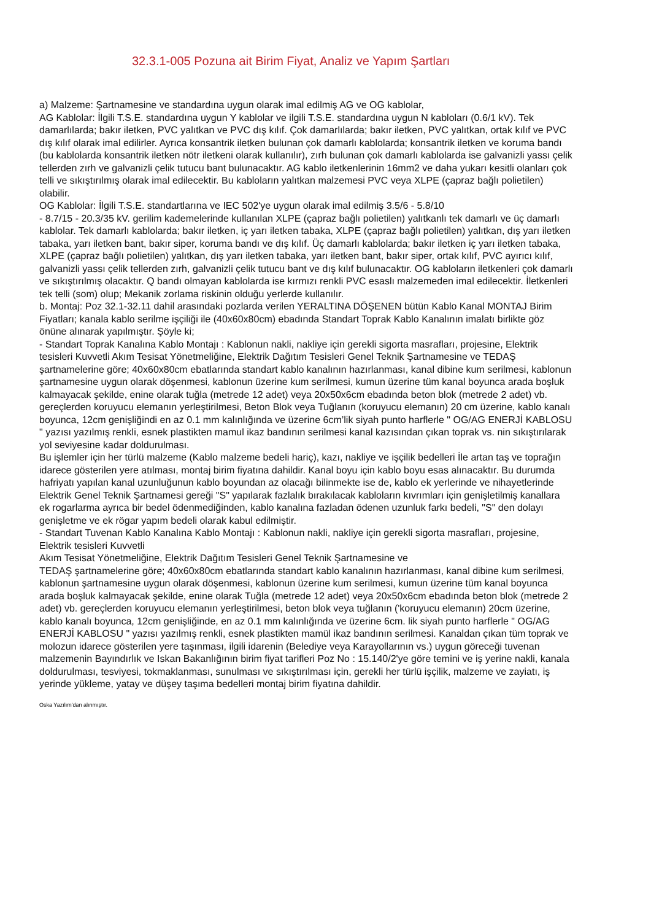32.3.1-005 Pozuna ait Birim Fiyat, Analiz ve Yapım Şartları
a) Malzeme: Şartnamesine ve standardına uygun olarak imal edilmiş AG ve OG kablolar,
AG Kablolar: İlgili T.S.E. standardına uygun Y kablolar ve ilgili T.S.E. standardına uygun N kabloları (0.6/1 kV). Tek damarlılarda; bakır iletken, PVC yalıtkan ve PVC dış kılıf. Çok damarlılarda; bakır iletken, PVC yalıtkan, ortak kılıf ve PVC dış kılıf olarak imal edilirler. Ayrıca konsantrik iletken bulunan çok damarlı kablolarda; konsantrik iletken ve koruma bandı (bu kablolarda konsantrik iletken nötr iletkeni olarak kullanılır), zırh bulunan çok damarlı kablolarda ise galvanizli yassı çelik tellerden zırh ve galvanizli çelik tutucu bant bulunacaktır. AG kablo iletkenlerinin 16mm2 ve daha yukarı kesitli olanları çok telli ve sıkıştırılmış olarak imal edilecektir. Bu kabloların yalıtkan malzemesi PVC veya XLPE (çapraz bağlı polietilen) olabilir.
OG Kablolar: İlgili T.S.E. standartlarına ve IEC 502'ye uygun olarak imal edilmiş 3.5/6 - 5.8/10
- 8.7/15 - 20.3/35 kV. gerilim kademelerinde kullanılan XLPE (çapraz bağlı polietilen) yalıtkanlı tek damarlı ve üç damarlı kablolar. Tek damarlı kablolarda; bakır iletken, iç yarı iletken tabaka, XLPE (çapraz bağlı polietilen) yalıtkan, dış yarı iletken tabaka, yarı iletken bant, bakır siper, koruma bandı ve dış kılıf. Üç damarlı kablolarda; bakır iletken iç yarı iletken tabaka, XLPE (çapraz bağlı polietilen) yalıtkan, dış yarı iletken tabaka, yarı iletken bant, bakır siper, ortak kılıf, PVC ayırıcı kılıf, galvanizli yassı çelik tellerden zırh, galvanizli çelik tutucu bant ve dış kılıf bulunacaktır. OG kabloların iletkenleri çok damarlı ve sıkıştırılmış olacaktır. Q bandı olmayan kablolarda ise kırmızı renkli PVC esaslı malzemeden imal edilecektir. İletkenleri tek telli (som) olup; Mekanik zorlama riskinin olduğu yerlerde kullanılır.
b. Montaj: Poz 32.1-32.11 dahil arasındaki pozlarda verilen YERALTINA DÖŞENEN bütün Kablo Kanal MONTAJ Birim Fiyatları; kanala kablo serilme işçiliği ile (40x60x80cm) ebadında Standart Toprak Kablo Kanalının imalatı birlikte göz önüne alınarak yapılmıştır. Şöyle ki;
- Standart Toprak Kanalına Kablo Montajı : Kablonun nakli, nakliye için gerekli sigorta masrafları, projesine, Elektrik tesisleri Kuvvetli Akım Tesisat Yönetmeliğine, Elektrik Dağıtım Tesisleri Genel Teknik Şartnamesine ve TEDAŞ şartnamelerine göre; 40x60x80cm ebatlarında standart kablo kanalının hazırlanması, kanal dibine kum serilmesi, kablonun şartnamesine uygun olarak döşenmesi, kablonun üzerine kum serilmesi, kumun üzerine tüm kanal boyunca arada boşluk kalmayacak şekilde, enine olarak tuğla (metrede 12 adet) veya 20x50x6cm ebadında beton blok (metrede 2 adet) vb. gereçlerden koruyucu elemanın yerleştirilmesi, Beton Blok veya Tuğlanın (koruyucu elemanın) 20 cm üzerine, kablo kanalı boyunca, 12cm genişliğindi en az 0.1 mm kalınlığında ve üzerine 6cm’lik siyah punto harflerle " OG/AG ENERJİ KABLOSU " yazısı yazılmış renkli, esnek plastikten mamul ikaz bandının serilmesi kanal kazısından çıkan toprak vs. nin sıkıştırılarak yol seviyesine kadar doldurulması.
Bu işlemler için her türlü malzeme (Kablo malzeme bedeli hariç), kazı, nakliye ve işçilik bedelleri İle artan taş ve toprağın idarece gösterilen yere atılması, montaj birim fiyatına dahildir. Kanal boyu için kablo boyu esas alınacaktır. Bu durumda hafriyatı yapılan kanal uzunluğunun kablo boyundan az olacağı bilinmekte ise de, kablo ek yerlerinde ve nihayetlerinde Elektrik Genel Teknik Şartnamesi gereği "S" yapılarak fazlalık bırakılacak kabloların kıvrımları için genişletilmiş kanallara ek rogarlarma ayrıca bir bedel ödenmediğinden, kablo kanalına fazladan ödenen uzunluk farkı bedeli, "S" den dolayı genişletme ve ek rögar yapım bedeli olarak kabul edilmiştir.
- Standart Tuvenan Kablo Kanalına Kablo Montajı : Kablonun nakli, nakliye için gerekli sigorta masrafları, projesine, Elektrik tesisleri Kuvvetli
Akım Tesisat Yönetmeliğine, Elektrik Dağıtım Tesisleri Genel Teknik Şartnamesine ve
TEDAŞ şartnamelerine göre; 40x60x80cm ebatlarında standart kablo kanalının hazırlanması, kanal dibine kum serilmesi, kablonun şartnamesine uygun olarak döşenmesi, kablonun üzerine kum serilmesi, kumun üzerine tüm kanal boyunca arada boşluk kalmayacak şekilde, enine olarak Tuğla (metrede 12 adet) veya 20x50x6cm ebadında beton blok (metrede 2 adet) vb. gereçlerden koruyucu elemanın yerleştirilmesi, beton blok veya tuğlanın ('koruyucu elemanın) 20cm üzerine, kablo kanalı boyunca, 12cm genişliğinde, en az 0.1 mm kalınlığında ve üzerine 6cm. lik siyah punto harflerle " OG/AG ENERJİ KABLOSU " yazısı yazılmış renkli, esnek plastikten mamül ikaz bandının serilmesi. Kanaldan çıkan tüm toprak ve molozun idarece gösterilen yere taşınması, ilgili idarenin (Belediye veya Karayollarının vs.) uygun göreceği tuvenan malzemenin Bayındırlık ve Iskan Bakanlığının birim fiyat tarifleri Poz No : 15.140/2'ye göre temini ve iş yerine nakli, kanala doldurulması, tesviyesi, tokmaklanması, sunulması ve sıkıştırılması için, gerekli her türlü işçilik, malzeme ve zayiatı, iş yerinde yükleme, yatay ve düşey taşıma bedelleri montaj birim fiyatına dahildir.
Oska Yazılım'dan alınmıştır.